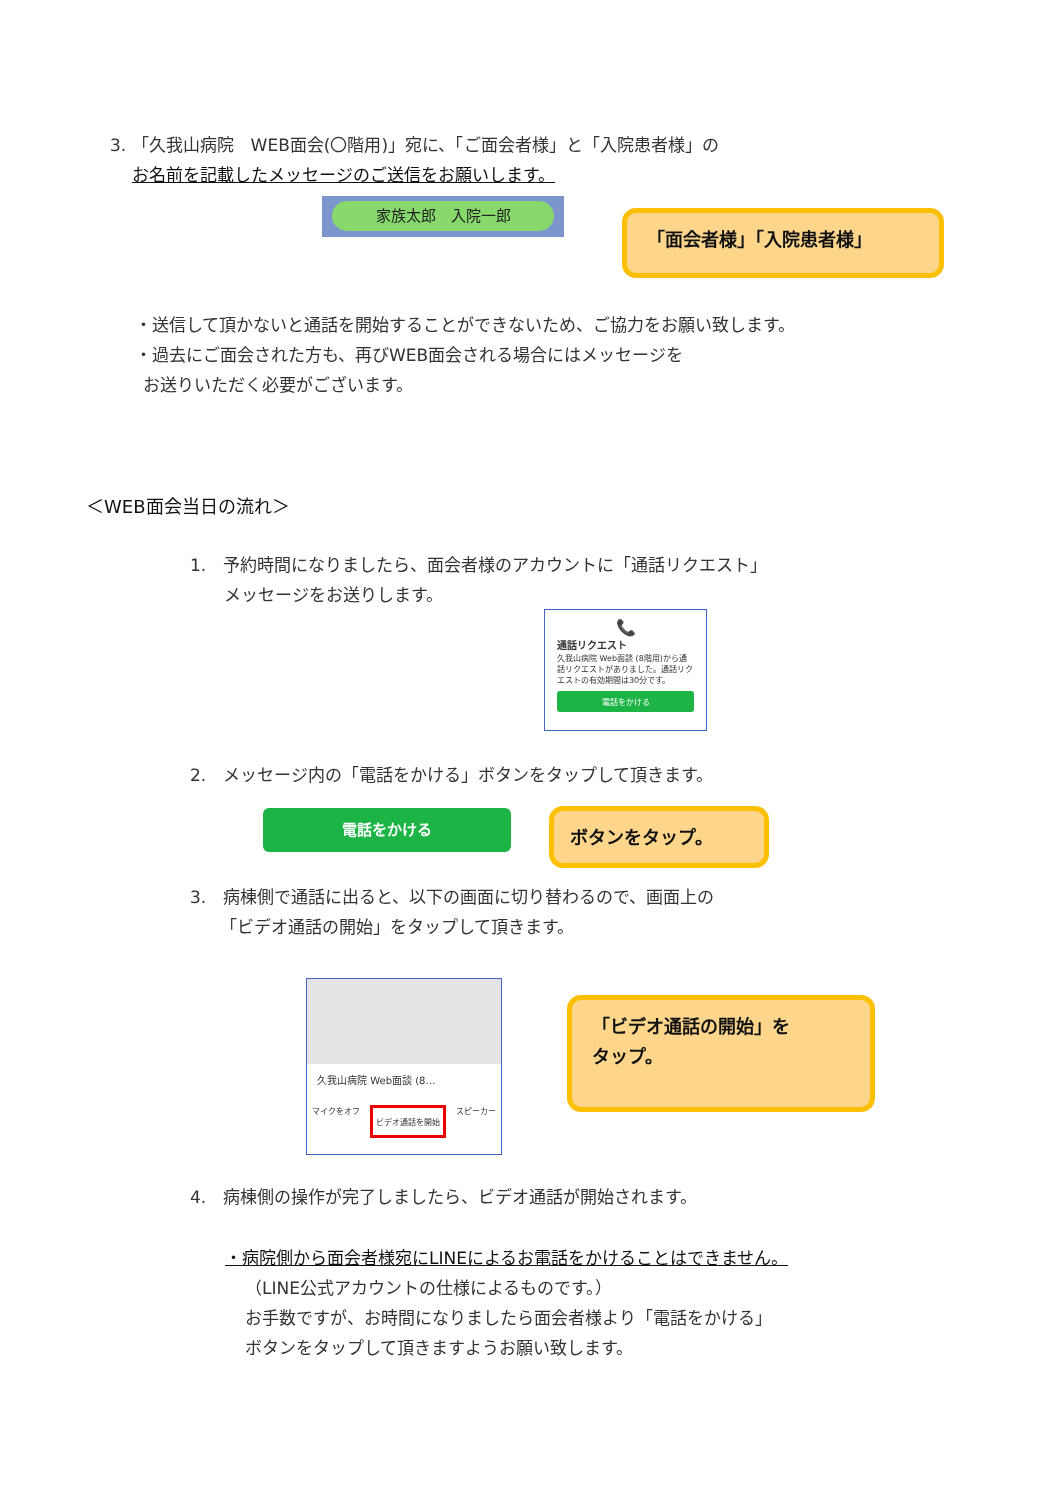3. 「久我山病院　WEB面会(〇階用)」宛に、「ご面会者様」と「入院患者様」の
お名前を記載したメッセージのご送信をお願いします。
家族太郎　入院一郎
「面会者様」「入院患者様」
・送信して頂かないと通話を開始することができないため、ご協力をお願い致します。
・過去にご面会された方も、再びWEB面会される場合にはメッセージを
お送りいただく必要がございます。
＜WEB面会当日の流れ＞
1.　予約時間になりましたら、面会者様のアカウントに「通話リクエスト」
メッセージをお送りします。
📞
通話リクエスト
久我山病院 Web面談 (8階用)から通話リクエストがありました。通話リクエストの有効期間は30分です。
電話をかける
2.　メッセージ内の「電話をかける」ボタンをタップして頂きます。
電話をかける ボタンをタップ。
3.　病棟側で通話に出ると、以下の画面に切り替わるので、画面上の
「ビデオ通話の開始」をタップして頂きます。
久我山病院 Web面談 (8…
マイクをオフ ビデオ通話を開始 スピーカー
「ビデオ通話の開始」を
タップ。
4.　病棟側の操作が完了しましたら、ビデオ通話が開始されます。
・病院側から面会者様宛にLINEによるお電話をかけることはできません。
（LINE公式アカウントの仕様によるものです。）
お手数ですが、お時間になりましたら面会者様より「電話をかける」
ボタンをタップして頂きますようお願い致します。